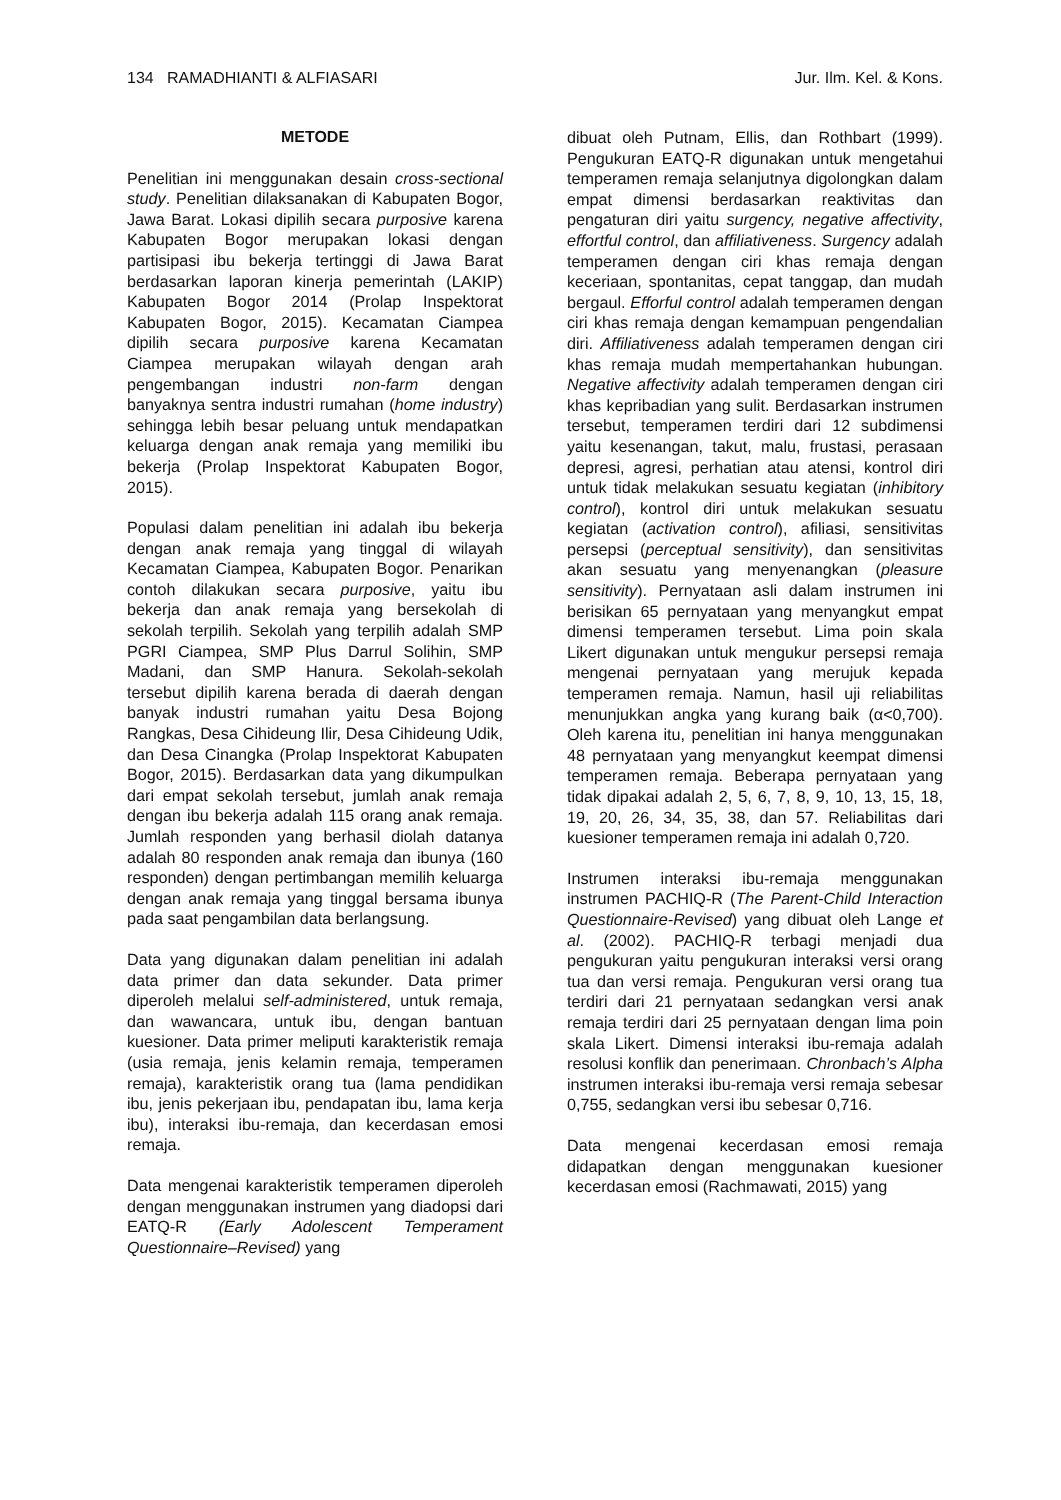134 RAMADHIANTI & ALFIASARI Jur. Ilm. Kel. & Kons.
METODE
Penelitian ini menggunakan desain cross-sectional study. Penelitian dilaksanakan di Kabupaten Bogor, Jawa Barat. Lokasi dipilih secara purposive karena Kabupaten Bogor merupakan lokasi dengan partisipasi ibu bekerja tertinggi di Jawa Barat berdasarkan laporan kinerja pemerintah (LAKIP) Kabupaten Bogor 2014 (Prolap Inspektorat Kabupaten Bogor, 2015). Kecamatan Ciampea dipilih secara purposive karena Kecamatan Ciampea merupakan wilayah dengan arah pengembangan industri non-farm dengan banyaknya sentra industri rumahan (home industry) sehingga lebih besar peluang untuk mendapatkan keluarga dengan anak remaja yang memiliki ibu bekerja (Prolap Inspektorat Kabupaten Bogor, 2015).
Populasi dalam penelitian ini adalah ibu bekerja dengan anak remaja yang tinggal di wilayah Kecamatan Ciampea, Kabupaten Bogor. Penarikan contoh dilakukan secara purposive, yaitu ibu bekerja dan anak remaja yang bersekolah di sekolah terpilih. Sekolah yang terpilih adalah SMP PGRI Ciampea, SMP Plus Darrul Solihin, SMP Madani, dan SMP Hanura. Sekolah-sekolah tersebut dipilih karena berada di daerah dengan banyak industri rumahan yaitu Desa Bojong Rangkas, Desa Cihideung Ilir, Desa Cihideung Udik, dan Desa Cinangka (Prolap Inspektorat Kabupaten Bogor, 2015). Berdasarkan data yang dikumpulkan dari empat sekolah tersebut, jumlah anak remaja dengan ibu bekerja adalah 115 orang anak remaja. Jumlah responden yang berhasil diolah datanya adalah 80 responden anak remaja dan ibunya (160 responden) dengan pertimbangan memilih keluarga dengan anak remaja yang tinggal bersama ibunya pada saat pengambilan data berlangsung.
Data yang digunakan dalam penelitian ini adalah data primer dan data sekunder. Data primer diperoleh melalui self-administered, untuk remaja, dan wawancara, untuk ibu, dengan bantuan kuesioner. Data primer meliputi karakteristik remaja (usia remaja, jenis kelamin remaja, temperamen remaja), karakteristik orang tua (lama pendidikan ibu, jenis pekerjaan ibu, pendapatan ibu, lama kerja ibu), interaksi ibu-remaja, dan kecerdasan emosi remaja.
Data mengenai karakteristik temperamen diperoleh dengan menggunakan instrumen yang diadopsi dari EATQ-R (Early Adolescent Temperament Questionnaire–Revised) yang
dibuat oleh Putnam, Ellis, dan Rothbart (1999). Pengukuran EATQ-R digunakan untuk mengetahui temperamen remaja selanjutnya digolongkan dalam empat dimensi berdasarkan reaktivitas dan pengaturan diri yaitu surgency, negative affectivity, effortful control, dan affiliativeness. Surgency adalah temperamen dengan ciri khas remaja dengan keceriaan, spontanitas, cepat tanggap, dan mudah bergaul. Efforful control adalah temperamen dengan ciri khas remaja dengan kemampuan pengendalian diri. Affiliativeness adalah temperamen dengan ciri khas remaja mudah mempertahankan hubungan. Negative affectivity adalah temperamen dengan ciri khas kepribadian yang sulit. Berdasarkan instrumen tersebut, temperamen terdiri dari 12 subdimensi yaitu kesenangan, takut, malu, frustasi, perasaan depresi, agresi, perhatian atau atensi, kontrol diri untuk tidak melakukan sesuatu kegiatan (inhibitory control), kontrol diri untuk melakukan sesuatu kegiatan (activation control), afiliasi, sensitivitas persepsi (perceptual sensitivity), dan sensitivitas akan sesuatu yang menyenangkan (pleasure sensitivity). Pernyataan asli dalam instrumen ini berisikan 65 pernyataan yang menyangkut empat dimensi temperamen tersebut. Lima poin skala Likert digunakan untuk mengukur persepsi remaja mengenai pernyataan yang merujuk kepada temperamen remaja. Namun, hasil uji reliabilitas menunjukkan angka yang kurang baik (α<0,700). Oleh karena itu, penelitian ini hanya menggunakan 48 pernyataan yang menyangkut keempat dimensi temperamen remaja. Beberapa pernyataan yang tidak dipakai adalah 2, 5, 6, 7, 8, 9, 10, 13, 15, 18, 19, 20, 26, 34, 35, 38, dan 57. Reliabilitas dari kuesioner temperamen remaja ini adalah 0,720.
Instrumen interaksi ibu-remaja menggunakan instrumen PACHIQ-R (The Parent-Child Interaction Questionnaire-Revised) yang dibuat oleh Lange et al. (2002). PACHIQ-R terbagi menjadi dua pengukuran yaitu pengukuran interaksi versi orang tua dan versi remaja. Pengukuran versi orang tua terdiri dari 21 pernyataan sedangkan versi anak remaja terdiri dari 25 pernyataan dengan lima poin skala Likert. Dimensi interaksi ibu-remaja adalah resolusi konflik dan penerimaan. Chronbach’s Alpha instrumen interaksi ibu-remaja versi remaja sebesar 0,755, sedangkan versi ibu sebesar 0,716.
Data mengenai kecerdasan emosi remaja didapatkan dengan menggunakan kuesioner kecerdasan emosi (Rachmawati, 2015) yang